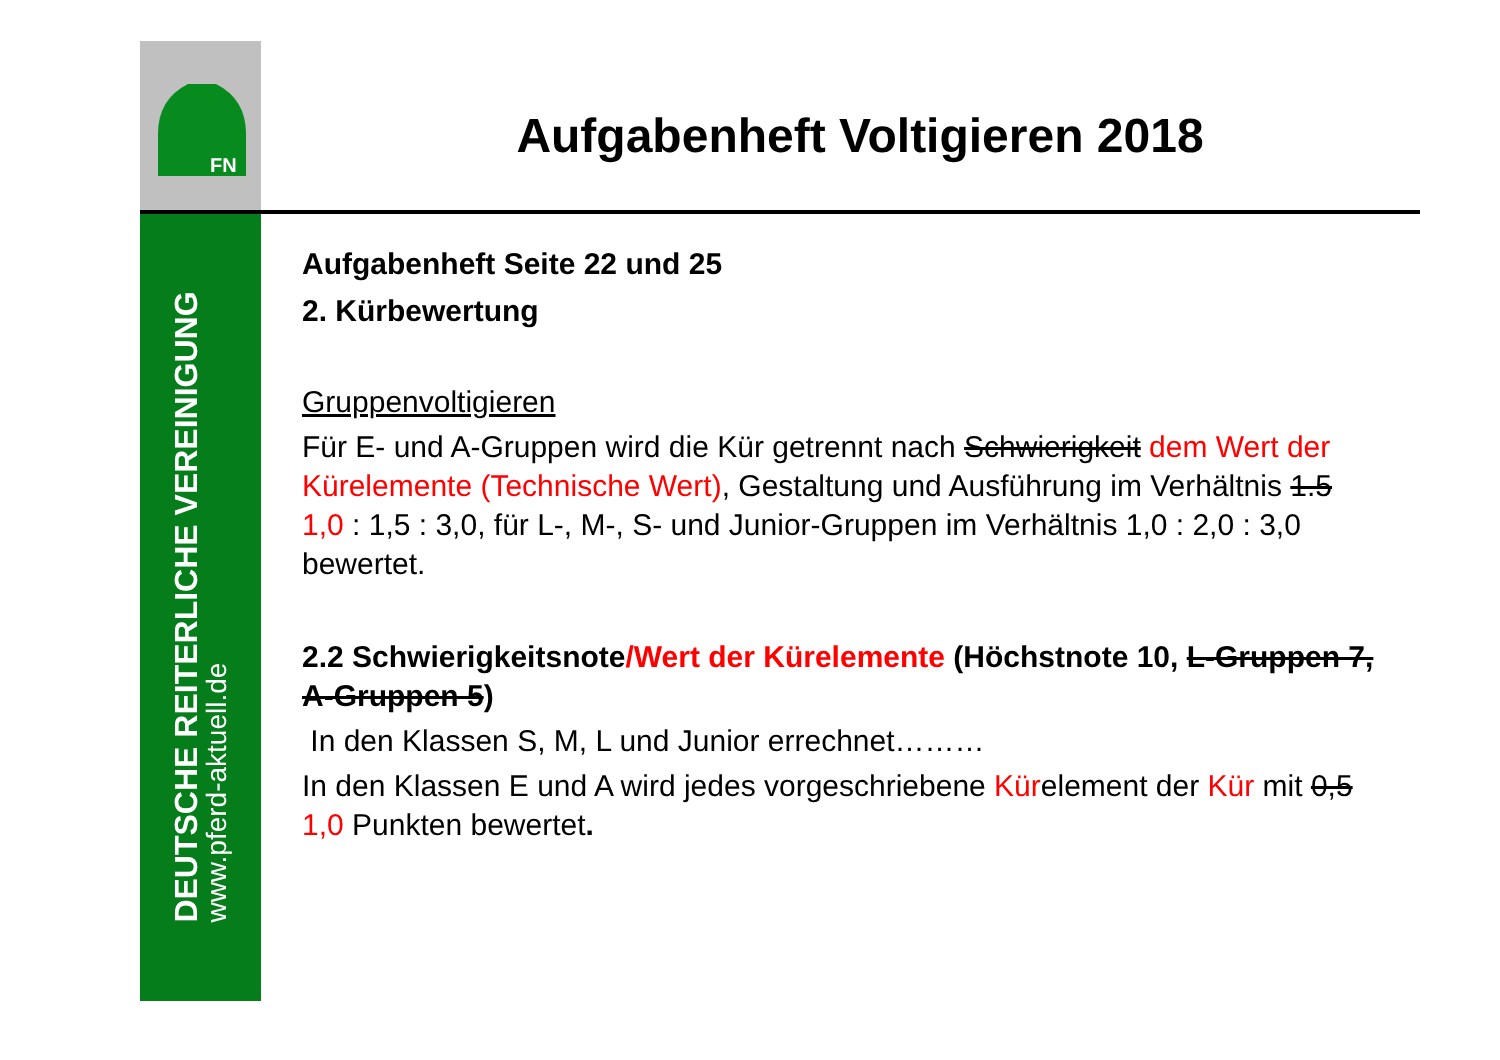FN
DEUTSCHE REITERLICHE VEREINIGUNG
www.pferd-aktuell.de
Aufgabenheft Voltigieren 2018
Aufgabenheft Seite 22 und 25
2. Kürbewertung
Gruppenvoltigieren
Für E- und A-Gruppen wird die Kür getrennt nach Schwierigkeit dem Wert der Kürelemente (Technische Wert), Gestaltung und Ausführung im Verhältnis 1.5 1,0 : 1,5 : 3,0, für L-, M-, S- und Junior-Gruppen im Verhältnis 1,0 : 2,0 : 3,0 bewertet.
2.2 Schwierigkeitsnote/Wert der Kürelemente (Höchstnote 10, L-Gruppen 7, A-Gruppen 5)
In den Klassen S, M, L und Junior errechnet………
In den Klassen E und A wird jedes vorgeschriebene Kürelement der Kür mit 0,5 1,0 Punkten bewertet.